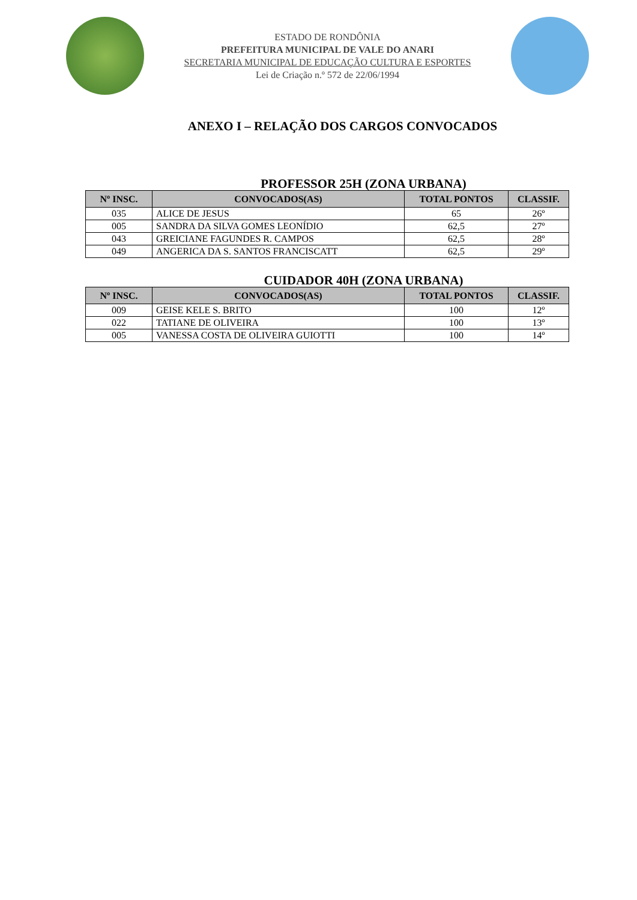ESTADO DE RONDÔNIA
PREFEITURA MUNICIPAL DE VALE DO ANARI
SECRETARIA MUNICIPAL DE EDUCAÇÃO CULTURA E ESPORTES
Lei de Criação n.º 572 de 22/06/1994
ANEXO I – RELAÇÃO DOS CARGOS CONVOCADOS
PROFESSOR 25H (ZONA URBANA)
| Nº INSC. | CONVOCADOS(AS) | TOTAL PONTOS | CLASSIF. |
| --- | --- | --- | --- |
| 035 | ALICE DE JESUS | 65 | 26º |
| 005 | SANDRA DA SILVA GOMES LEONÍDIO | 62,5 | 27º |
| 043 | GREICIANE FAGUNDES R. CAMPOS | 62,5 | 28º |
| 049 | ANGERICA DA S. SANTOS FRANCISCATT | 62,5 | 29º |
CUIDADOR 40H (ZONA URBANA)
| Nº INSC. | CONVOCADOS(AS) | TOTAL PONTOS | CLASSIF. |
| --- | --- | --- | --- |
| 009 | GEISE KELE S. BRITO | 100 | 12º |
| 022 | TATIANE DE OLIVEIRA | 100 | 13º |
| 005 | VANESSA COSTA DE OLIVEIRA GUIOTTI | 100 | 14º |